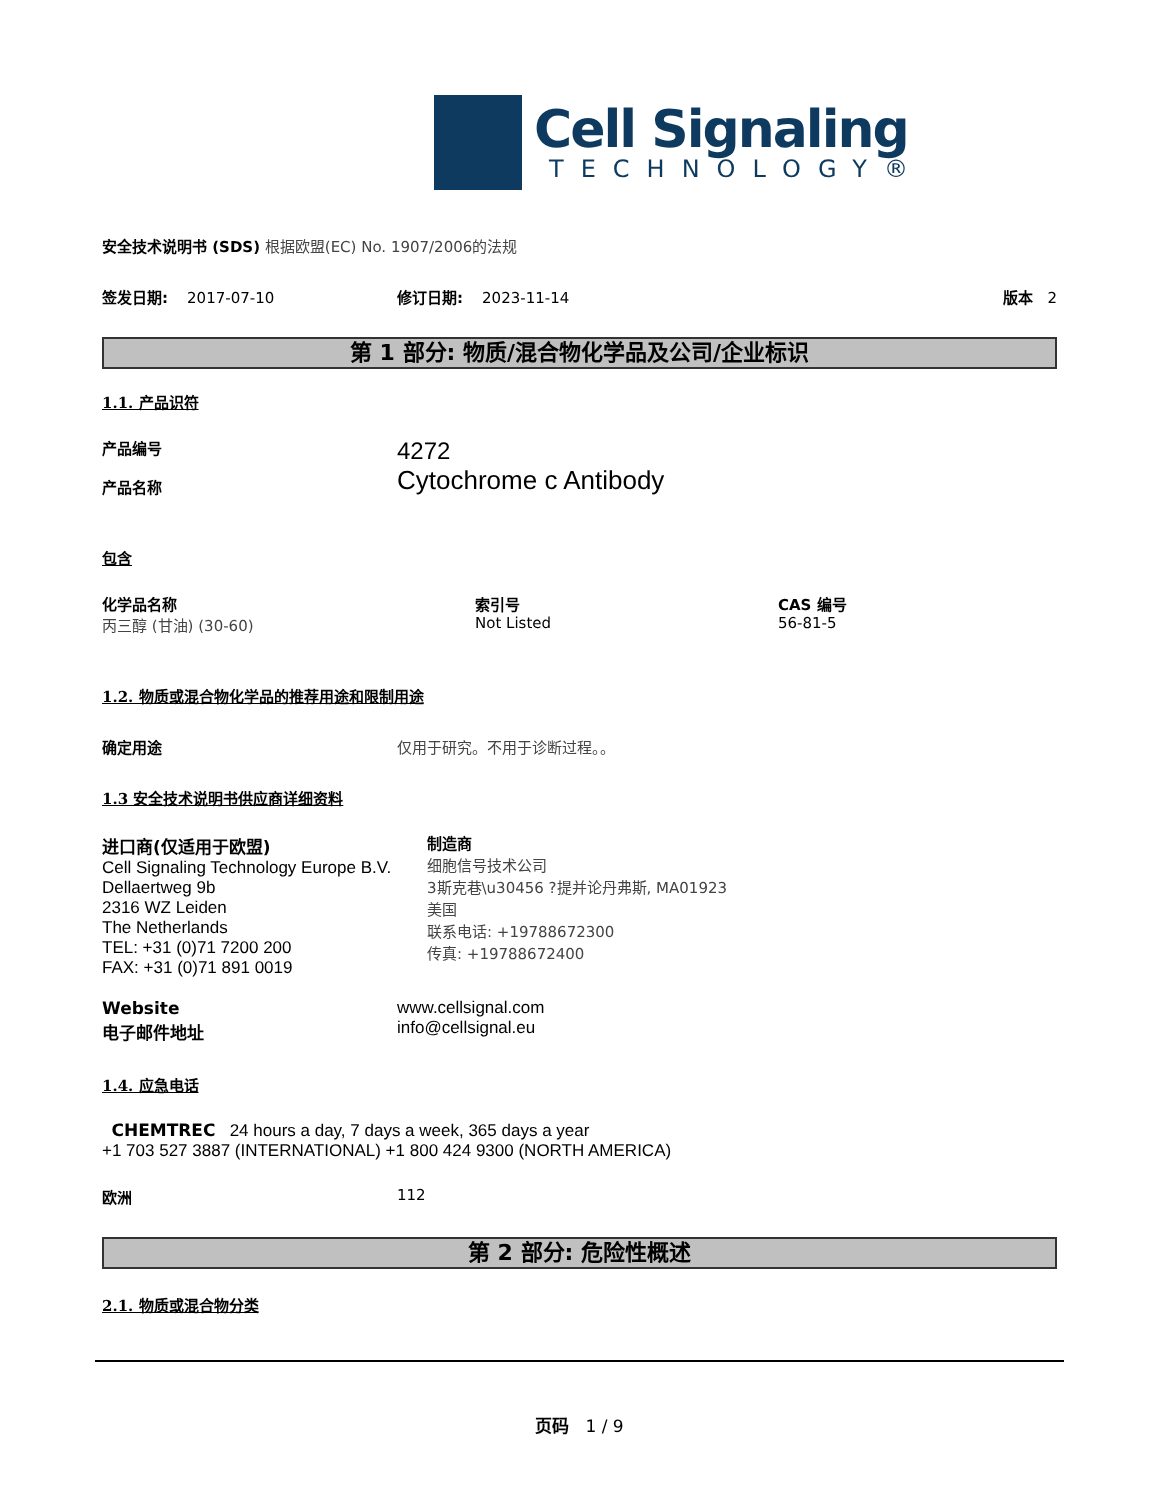Cell Signaling
TECHNOLOGY®
安全技术说明书 (SDS) 根据欧盟(EC) No. 1907/2006的法规
签发日期: 2017-07-10 修订日期: 2023-11-14 版本 2
第 1 部分: 物质/混合物化学品及公司/企业标识
1.1. 产品识符
产品编号
产品名称
4272
Cytochrome c Antibody
包含
化学品名称
丙三醇 (甘油) (30-60)
索引号
Not Listed
CAS 编号
56-81-5
1.2. 物质或混合物化学品的推荐用途和限制用途
确定用途 仅用于研究。不用于诊断过程。。
1.3 安全技术说明书供应商详细资料
进口商(仅适用于欧盟)
Cell Signaling Technology Europe B.V.
Dellaertweg 9b
2316 WZ Leiden
The Netherlands
TEL: +31 (0)71 7200 200
FAX: +31 (0)71 891 0019
制造商
细胞信号技术公司
3斯克巷\u30456 ?提并论丹弗斯, MA01923
美国
联系电话: +19788672300
传真: +19788672400
Website
电子邮件地址
www.cellsignal.com
info@cellsignal.eu
1.4. 应急电话
CHEMTREC 24 hours a day, 7 days a week, 365 days a year
+1 703 527 3887 (INTERNATIONAL) +1 800 424 9300 (NORTH AMERICA)
欧洲 112
第 2 部分: 危险性概述
2.1. 物质或混合物分类
页码 1 / 9